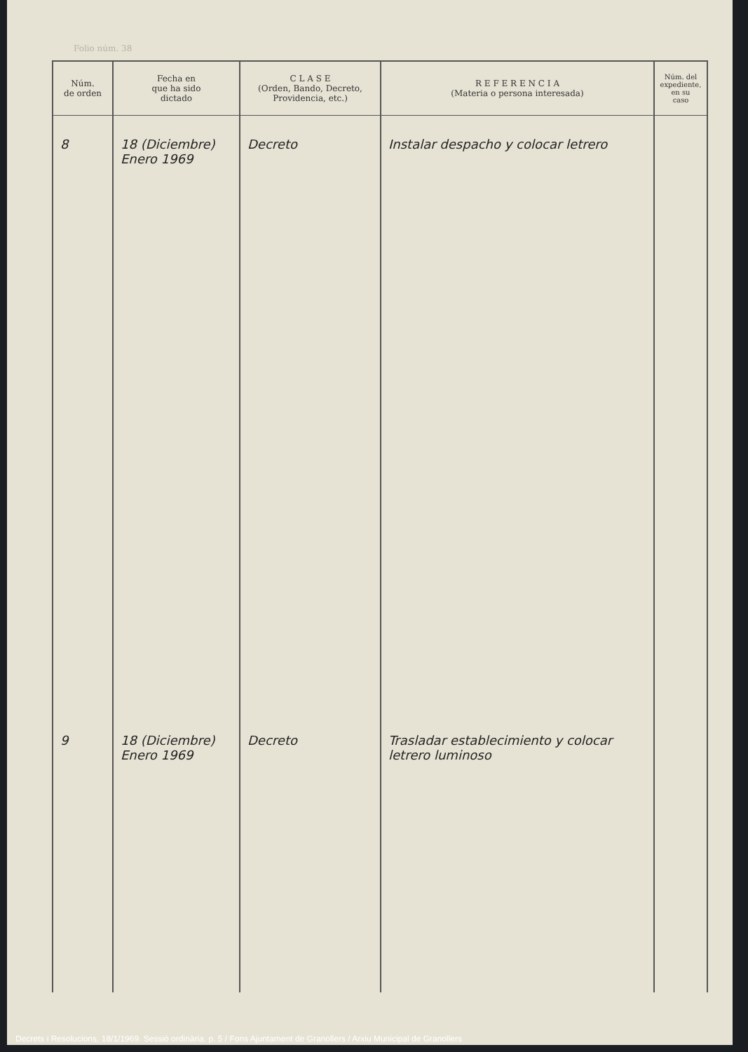Folio núm. 38
| Núm. de orden | Fecha en que ha sido dictado | C L A S E (Orden, Bando, Decreto, Providencia, etc.) | R E F E R E N C I A (Materia o persona interesada) | Núm. del expediente, en su caso |
| --- | --- | --- | --- | --- |
| 8 | 18 (Diciembre) Enero 1969 | Decreto | Instalar despacho y colocar letrero | |
| 9 | 18 (Diciembre) Enero 1969 | Decreto | Trasladar establecimiento y colocar letrero luminoso | |
Decrets i Resolucions, 18/1/1969. Sessió ordinària. p. 5 / Fons Ajuntament de Granollers / Arxiu Municipal de Granollers